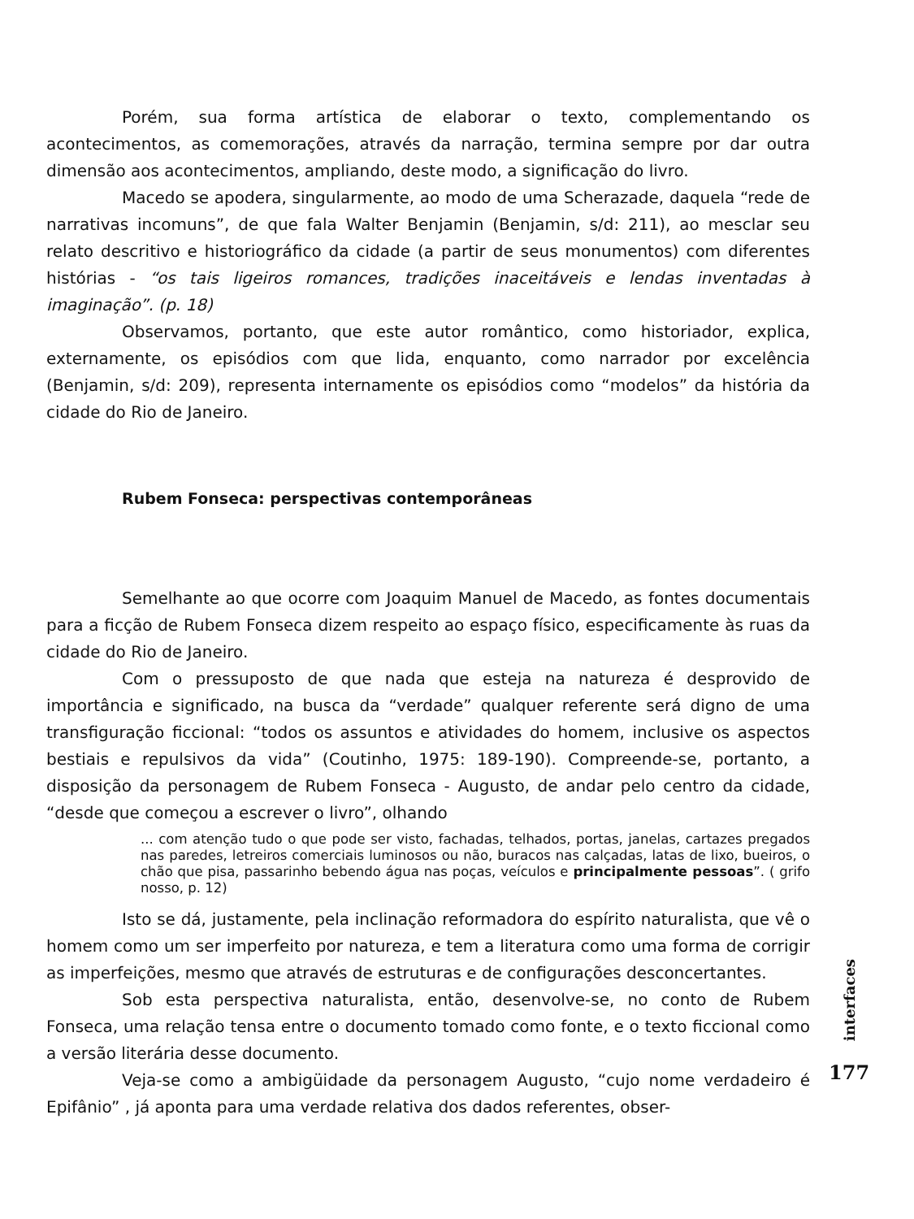Porém, sua forma artística de elaborar o texto, complementando os acontecimentos, as comemorações, através da narração, termina sempre por dar outra dimensão aos acontecimentos, ampliando, deste modo, a significação do livro.
Macedo se apodera, singularmente, ao modo de uma Scherazade, daquela “rede de narrativas incomuns”, de que fala Walter Benjamin (Benjamin, s/d: 211), ao mesclar seu relato descritivo e historiográfico da cidade (a partir de seus monumentos) com diferentes histórias - “os tais ligeiros romances, tradições inaceitáveis e lendas inventadas à imaginação”. (p. 18)
Observamos, portanto, que este autor romântico, como historiador, explica, externamente, os episódios com que lida, enquanto, como narrador por excelência (Benjamin, s/d: 209), representa internamente os episódios como “modelos” da história da cidade do Rio de Janeiro.
Rubem Fonseca: perspectivas contemporâneas
Semelhante ao que ocorre com Joaquim Manuel de Macedo, as fontes documentais para a ficção de Rubem Fonseca dizem respeito ao espaço físico, especificamente às ruas da cidade do Rio de Janeiro.
Com o pressuposto de que nada que esteja na natureza é desprovido de importância e significado, na busca da “verdade” qualquer referente será digno de uma transfiguração ficcional: “todos os assuntos e atividades do homem, inclusive os aspectos bestiais e repulsivos da vida” (Coutinho, 1975: 189-190). Compreende-se, portanto, a disposição da personagem de Rubem Fonseca - Augusto, de andar pelo centro da cidade, “desde que começou a escrever o livro”, olhando
... com atenção tudo o que pode ser visto, fachadas, telhados, portas, janelas, cartazes pregados nas paredes, letreiros comerciais luminosos ou não, buracos nas calçadas, latas de lixo, bueiros, o chão que pisa, passarinho bebendo água nas poças, veículos e principalmente pessoas”. ( grifo nosso, p. 12)
Isto se dá, justamente, pela inclinação reformadora do espírito naturalista, que vê o homem como um ser imperfeito por natureza, e tem a literatura como uma forma de corrigir as imperfeições, mesmo que através de estruturas e de configurações desconcertantes.
Sob esta perspectiva naturalista, então, desenvolve-se, no conto de Rubem Fonseca, uma relação tensa entre o documento tomado como fonte, e o texto ficcional como a versão literária desse documento.
Veja-se como a ambigüidade da personagem Augusto, “cujo nome verdadeiro é Epifânio” , já aponta para uma verdade relativa dos dados referentes, obser-
interfaces
177